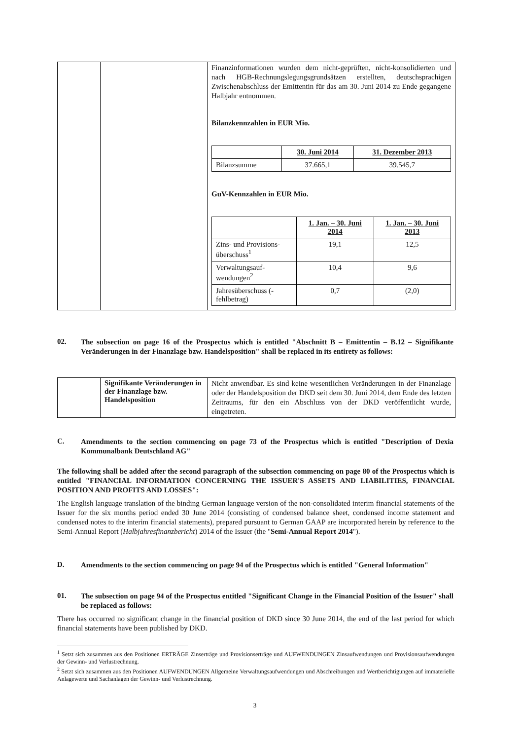| | | Finanzinformationen wurden dem nicht-geprüften, nicht-konsolidierten und nach HGB-Rechnungslegungsgrundsätzen erstellten, deutschsprachigen Zwischenabschluss der Emittentin für das am 30. Juni 2014 zu Ende gegangene Halbjahr entnommen. Bilanzkennzahlen in EUR Mio. / / 30. Juni 2014 / 31. Dezember 2013 / / Bilanzsumme / 37.665,1 / 39.545,7 / GuV-Kennzahlen in EUR Mio. / / 1. Jan. – 30. Juni 2014 / 1. Jan. – 30. Juni 2013 / / Zins- und Provisions-überschuss<sup>1</sup> / 19,1 / 12,5 / / Verwaltungsauf-wendungen<sup>2</sup> / 10,4 / 9,6 / / Jahresüberschuss (-fehlbetrag) / 0,7 / (2,0) / |
02. The subsection on page 16 of the Prospectus which is entitled "Abschnitt B – Emittentin – B.12 – Signifikante Veränderungen in der Finanzlage bzw. Handelsposition" shall be replaced in its entirety as follows:
| | Signifikante Veränderungen in der Finanzlage bzw. Handelsposition | Nicht anwendbar. Es sind keine wesentlichen Veränderungen in der Finanzlage oder der Handelsposition der DKD seit dem 30. Juni 2014, dem Ende des letzten Zeitraums, für den ein Abschluss von der DKD veröffentlicht wurde, eingetreten. |
C. Amendments to the section commencing on page 73 of the Prospectus which is entitled "Description of Dexia Kommunalbank Deutschland AG"
The following shall be added after the second paragraph of the subsection commencing on page 80 of the Prospectus which is entitled "FINANCIAL INFORMATION CONCERNING THE ISSUER'S ASSETS AND LIABILITIES, FINANCIAL POSITION AND PROFITS AND LOSSES":
The English language translation of the binding German language version of the non-consolidated interim financial statements of the Issuer for the six months period ended 30 June 2014 (consisting of condensed balance sheet, condensed income statement and condensed notes to the interim financial statements), prepared pursuant to German GAAP are incorporated herein by reference to the Semi-Annual Report (Halbjahresfinanzbericht) 2014 of the Issuer (the "Semi-Annual Report 2014").
D. Amendments to the section commencing on page 94 of the Prospectus which is entitled "General Information"
01. The subsection on page 94 of the Prospectus entitled "Significant Change in the Financial Position of the Issuer" shall be replaced as follows:
There has occurred no significant change in the financial position of DKD since 30 June 2014, the end of the last period for which financial statements have been published by DKD.
<sup>1</sup> Setzt sich zusammen aus den Positionen ERTRÄGE Zinserträge und Provisionserträge und AUFWENDUNGEN Zinsaufwendungen und Provisionsaufwendungen der Gewinn- und Verlustrechnung.
<sup>2</sup> Setzt sich zusammen aus den Positionen AUFWENDUNGEN Allgemeine Verwaltungsaufwendungen und Abschreibungen und Wertberichtigungen auf immaterielle Anlagewerte und Sachanlagen der Gewinn- und Verlustrechnung.
3